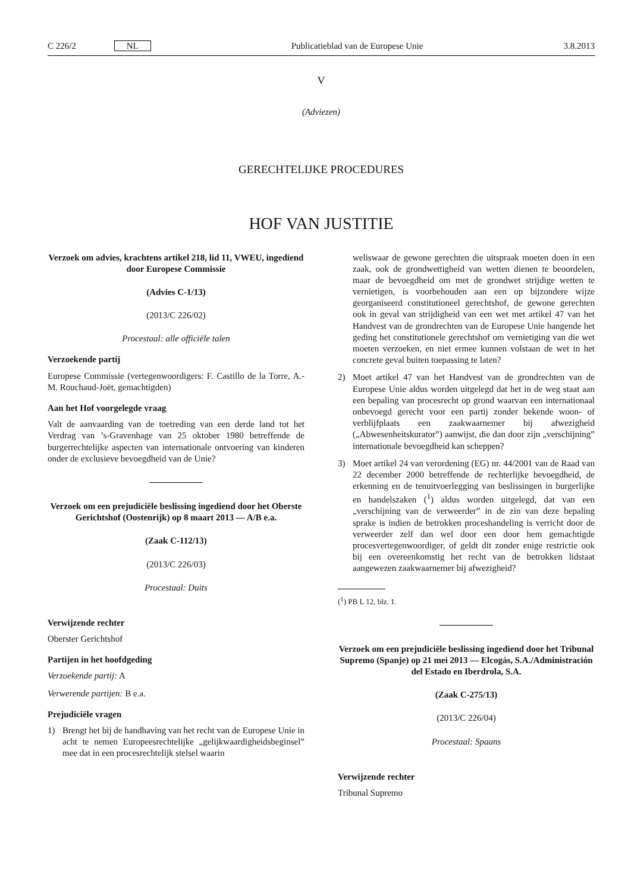C 226/2 NL Publicatieblad van de Europese Unie 3.8.2013
V
(Adviezen)
GERECHTELIJKE PROCEDURES
HOF VAN JUSTITIE
Verzoek om advies, krachtens artikel 218, lid 11, VWEU, ingediend door Europese Commissie
(Advies C-1/13)
(2013/C 226/02)
Procestaal: alle officiële talen
Verzoekende partij
Europese Commissie (vertegenwoordigers: F. Castillo de la Torre, A.-M. Rouchaud-Joët, gemachtigden)
Aan het Hof voorgelegde vraag
Valt de aanvaarding van de toetreding van een derde land tot het Verdrag van ’s-Gravenhage van 25 oktober 1980 betreffende de burgerrechtelijke aspecten van internationale ontvoering van kinderen onder de exclusieve bevoegdheid van de Unie?
Verzoek om een prejudiciële beslissing ingediend door het Oberste Gerichtshof (Oostenrijk) op 8 maart 2013 — A/B e.a.
(Zaak C-112/13)
(2013/C 226/03)
Procestaal: Duits
Verwijzende rechter
Oberster Gerichtshof
Partijen in het hoofdgeding
Verzoekende partij: A
Verwerende partijen: B e.a.
Prejudiciële vragen
1) Brengt het bij de handhaving van het recht van de Europese Unie in acht te nemen Europeesrechtelijke „gelijkwaardigheidsbeginsel” mee dat in een procesrechtelijk stelsel waarin
weliswaar de gewone gerechten die uitspraak moeten doen in een zaak, ook de grondwettigheid van wetten dienen te beoordelen, maar de bevoegdheid om met de grondwet strijdige wetten te vernietigen, is voorbehouden aan een op bijzondere wijze georganiseerd constitutioneel gerechtshof, de gewone gerechten ook in geval van strijdigheid van een wet met artikel 47 van het Handvest van de grondrechten van de Europese Unie hangende het geding het constitutionele gerechtshof om vernietiging van die wet moeten verzoeken, en niet ermee kunnen volstaan de wet in het concrete geval buiten toepassing te laten?
2) Moet artikel 47 van het Handvest van de grondrechten van de Europese Unie aldus worden uitgelegd dat het in de weg staat aan een bepaling van procesrecht op grond waarvan een internationaal onbevoegd gerecht voor een partij zonder bekende woon- of verblijfplaats een zaakwaarnemer bij afwezigheid („Abwesenheitskurator”) aanwijst, die dan door zijn „verschijning” internationale bevoegdheid kan scheppen?
3) Moet artikel 24 van verordening (EG) nr. 44/2001 van de Raad van 22 december 2000 betreffende de rechterlijke bevoegdheid, de erkenning en de tenuitvoerlegging van beslissingen in burgerlijke en handelszaken (<sup>1</sup>) aldus worden uitgelegd, dat van een „verschijning van de verweerder” in de zin van deze bepaling sprake is indien de betrokken proceshandeling is verricht door de verweerder zelf dan wel door een door hem gemachtigde procesvertegenwoordiger, of geldt dit zonder enige restrictie ook bij een overeenkomstig het recht van de betrokken lidstaat aangewezen zaakwaarnemer bij afwezigheid?
(<sup>1</sup>) PB L 12, blz. 1.
Verzoek om een prejudiciële beslissing ingediend door het Tribunal Supremo (Spanje) op 21 mei 2013 — Elcogás, S.A./Administración del Estado en Iberdrola, S.A.
(Zaak C-275/13)
(2013/C 226/04)
Procestaal: Spaans
Verwijzende rechter
Tribunal Supremo